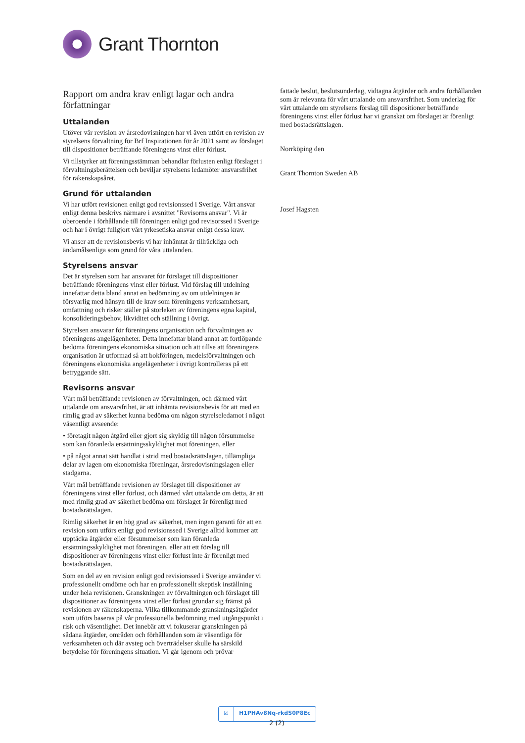Grant Thornton
Rapport om andra krav enligt lagar och andra författningar
Uttalanden
Utöver vår revision av årsredovisningen har vi även utfört en revision av styrelsens förvaltning för Brf Inspirationen för år 2021 samt av förslaget till dispositioner beträffande föreningens vinst eller förlust.
Vi tillstyrker att föreningsstämman behandlar förlusten enligt förslaget i förvaltningsberättelsen och beviljar styrelsens ledamöter ansvarsfrihet för räkenskapsåret.
Grund för uttalanden
Vi har utfört revisionen enligt god revisionssed i Sverige. Vårt ansvar enligt denna beskrivs närmare i avsnittet "Revisorns ansvar". Vi är oberoende i förhållande till föreningen enligt god revisorssed i Sverige och har i övrigt fullgjort vårt yrkesetiska ansvar enligt dessa krav.
Vi anser att de revisionsbevis vi har inhämtat är tillräckliga och ändamålsenliga som grund för våra uttalanden.
Styrelsens ansvar
Det är styrelsen som har ansvaret för förslaget till dispositioner beträffande föreningens vinst eller förlust. Vid förslag till utdelning innefattar detta bland annat en bedömning av om utdelningen är försvarlig med hänsyn till de krav som föreningens verksamhetsart, omfattning och risker ställer på storleken av föreningens egna kapital, konsolideringsbehov, likviditet och ställning i övrigt.
Styrelsen ansvarar för föreningens organisation och förvaltningen av föreningens angelägenheter. Detta innefattar bland annat att fortlöpande bedöma föreningens ekonomiska situation och att tillse att föreningens organisation är utformad så att bokföringen, medelsförvaltningen och föreningens ekonomiska angelägenheter i övrigt kontrolleras på ett betryggande sätt.
Revisorns ansvar
Vårt mål beträffande revisionen av förvaltningen, och därmed vårt uttalande om ansvarsfrihet, är att inhämta revisionsbevis för att med en rimlig grad av säkerhet kunna bedöma om någon styrelseledamot i något väsentligt avseende:
• företagit någon åtgärd eller gjort sig skyldig till någon försummelse som kan föranleda ersättningsskyldighet mot föreningen, eller
• på något annat sätt handlat i strid med bostadsrättslagen, tillämpliga delar av lagen om ekonomiska föreningar, årsredovisningslagen eller stadgarna.
Vårt mål beträffande revisionen av förslaget till dispositioner av föreningens vinst eller förlust, och därmed vårt uttalande om detta, är att med rimlig grad av säkerhet bedöma om förslaget är förenligt med bostadsrättslagen.
Rimlig säkerhet är en hög grad av säkerhet, men ingen garanti för att en revision som utförs enligt god revisionssed i Sverige alltid kommer att upptäcka åtgärder eller försummelser som kan föranleda ersättningsskyldighet mot föreningen, eller att ett förslag till dispositioner av föreningens vinst eller förlust inte är förenligt med bostadsrättslagen.
Som en del av en revision enligt god revisionssed i Sverige använder vi professionellt omdöme och har en professionellt skeptisk inställning under hela revisionen. Granskningen av förvaltningen och förslaget till dispositioner av föreningens vinst eller förlust grundar sig främst på revisionen av räkenskaperna. Vilka tillkommande granskningsåtgärder som utförs baseras på vår professionella bedömning med utgångspunkt i risk och väsentlighet. Det innebär att vi fokuserar granskningen på sådana åtgärder, områden och förhållanden som är väsentliga för verksamheten och där avsteg och överträdelser skulle ha särskild betydelse för föreningens situation. Vi går igenom och prövar
fattade beslut, beslutsunderlag, vidtagna åtgärder och andra förhållanden som är relevanta för vårt uttalande om ansvarsfrihet. Som underlag för vårt uttalande om styrelsens förslag till dispositioner beträffande föreningens vinst eller förlust har vi granskat om förslaget är förenligt med bostadsrättslagen.
Norrköping den
Grant Thornton Sweden AB
Josef Hagsten
☑ H1PHAv8Nq-rkdS0P8Ec
2 (2)